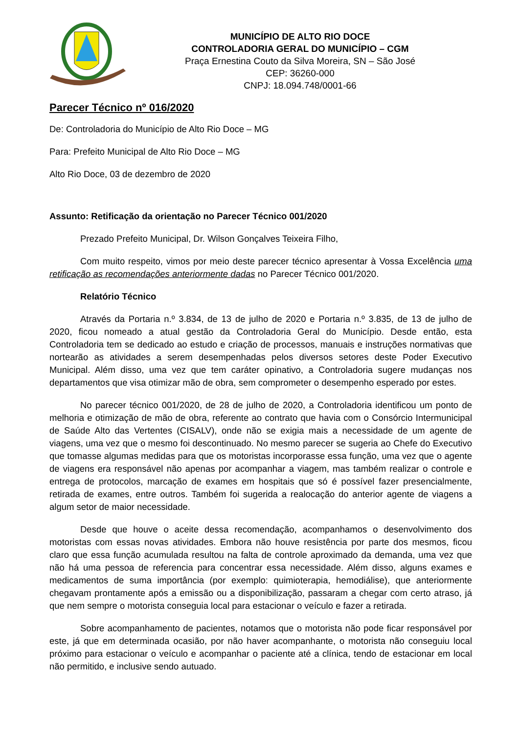MUNICÍPIO DE ALTO RIO DOCE
CONTROLADORIA GERAL DO MUNICÍPIO – CGM
Praça Ernestina Couto da Silva Moreira, SN – São José
CEP: 36260-000
CNPJ: 18.094.748/0001-66
Parecer Técnico nº 016/2020
De: Controladoria do Município de Alto Rio Doce – MG
Para: Prefeito Municipal de Alto Rio Doce – MG
Alto Rio Doce, 03 de dezembro de 2020
Assunto: Retificação da orientação no Parecer Técnico 001/2020
Prezado Prefeito Municipal, Dr. Wilson Gonçalves Teixeira Filho,
Com muito respeito, vimos por meio deste parecer técnico apresentar à Vossa Excelência uma retificação as recomendações anteriormente dadas no Parecer Técnico 001/2020.
Relatório Técnico
Através da Portaria n.º 3.834, de 13 de julho de 2020 e Portaria n.º 3.835, de 13 de julho de 2020, ficou nomeado a atual gestão da Controladoria Geral do Município. Desde então, esta Controladoria tem se dedicado ao estudo e criação de processos, manuais e instruções normativas que nortearão as atividades a serem desempenhadas pelos diversos setores deste Poder Executivo Municipal. Além disso, uma vez que tem caráter opinativo, a Controladoria sugere mudanças nos departamentos que visa otimizar mão de obra, sem comprometer o desempenho esperado por estes.
No parecer técnico 001/2020, de 28 de julho de 2020, a Controladoria identificou um ponto de melhoria e otimização de mão de obra, referente ao contrato que havia com o Consórcio Intermunicipal de Saúde Alto das Vertentes (CISALV), onde não se exigia mais a necessidade de um agente de viagens, uma vez que o mesmo foi descontinuado. No mesmo parecer se sugeria ao Chefe do Executivo que tomasse algumas medidas para que os motoristas incorporasse essa função, uma vez que o agente de viagens era responsável não apenas por acompanhar a viagem, mas também realizar o controle e entrega de protocolos, marcação de exames em hospitais que só é possível fazer presencialmente, retirada de exames, entre outros. Também foi sugerida a realocação do anterior agente de viagens a algum setor de maior necessidade.
Desde que houve o aceite dessa recomendação, acompanhamos o desenvolvimento dos motoristas com essas novas atividades. Embora não houve resistência por parte dos mesmos, ficou claro que essa função acumulada resultou na falta de controle aproximado da demanda, uma vez que não há uma pessoa de referencia para concentrar essa necessidade. Além disso, alguns exames e medicamentos de suma importância (por exemplo: quimioterapia, hemodiálise), que anteriormente chegavam prontamente após a emissão ou a disponibilização, passaram a chegar com certo atraso, já que nem sempre o motorista conseguia local para estacionar o veículo e fazer a retirada.
Sobre acompanhamento de pacientes, notamos que o motorista não pode ficar responsável por este, já que em determinada ocasião, por não haver acompanhante, o motorista não conseguiu local próximo para estacionar o veículo e acompanhar o paciente até a clínica, tendo de estacionar em local não permitido, e inclusive sendo autuado.